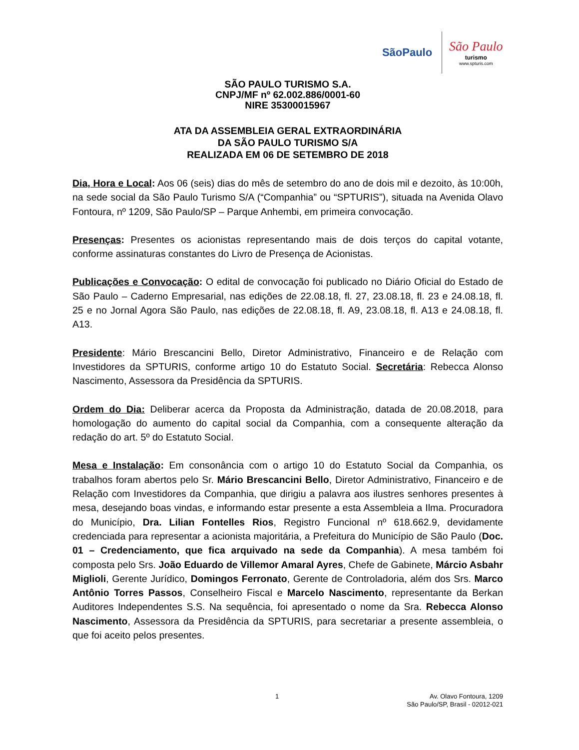SãoPaulo
São Paulo
turismo
www.spturis.com
SÃO PAULO TURISMO S.A.
CNPJ/MF nº 62.002.886/0001-60
NIRE 35300015967
ATA DA ASSEMBLEIA GERAL EXTRAORDINÁRIA
DA SÃO PAULO TURISMO S/A
REALIZADA EM 06 DE SETEMBRO DE 2018
Dia, Hora e Local: Aos 06 (seis) dias do mês de setembro do ano de dois mil e dezoito, às 10:00h, na sede social da São Paulo Turismo S/A (“Companhia” ou “SPTURIS”), situada na Avenida Olavo Fontoura, nº 1209, São Paulo/SP – Parque Anhembi, em primeira convocação.
Presenças: Presentes os acionistas representando mais de dois terços do capital votante, conforme assinaturas constantes do Livro de Presença de Acionistas.
Publicações e Convocação: O edital de convocação foi publicado no Diário Oficial do Estado de São Paulo – Caderno Empresarial, nas edições de 22.08.18, fl. 27, 23.08.18, fl. 23 e 24.08.18, fl. 25 e no Jornal Agora São Paulo, nas edições de 22.08.18, fl. A9, 23.08.18, fl. A13 e 24.08.18, fl. A13.
Presidente: Mário Brescancini Bello, Diretor Administrativo, Financeiro e de Relação com Investidores da SPTURIS, conforme artigo 10 do Estatuto Social. Secretária: Rebecca Alonso Nascimento, Assessora da Presidência da SPTURIS.
Ordem do Dia: Deliberar acerca da Proposta da Administração, datada de 20.08.2018, para homologação do aumento do capital social da Companhia, com a consequente alteração da redação do art. 5º do Estatuto Social.
Mesa e Instalação: Em consonância com o artigo 10 do Estatuto Social da Companhia, os trabalhos foram abertos pelo Sr. Mário Brescancini Bello, Diretor Administrativo, Financeiro e de Relação com Investidores da Companhia, que dirigiu a palavra aos ilustres senhores presentes à mesa, desejando boas vindas, e informando estar presente a esta Assembleia a Ilma. Procuradora do Município, Dra. Lilian Fontelles Rios, Registro Funcional nº 618.662.9, devidamente credenciada para representar a acionista majoritária, a Prefeitura do Município de São Paulo (Doc. 01 – Credenciamento, que fica arquivado na sede da Companhia). A mesa também foi composta pelo Srs. João Eduardo de Villemor Amaral Ayres, Chefe de Gabinete, Márcio Asbahr Miglioli, Gerente Jurídico, Domingos Ferronato, Gerente de Controladoria, além dos Srs. Marco Antônio Torres Passos, Conselheiro Fiscal e Marcelo Nascimento, representante da Berkan Auditores Independentes S.S. Na sequência, foi apresentado o nome da Sra. Rebecca Alonso Nascimento, Assessora da Presidência da SPTURIS, para secretariar a presente assembleia, o que foi aceito pelos presentes.
1
Av. Olavo Fontoura, 1209
São Paulo/SP, Brasil - 02012-021